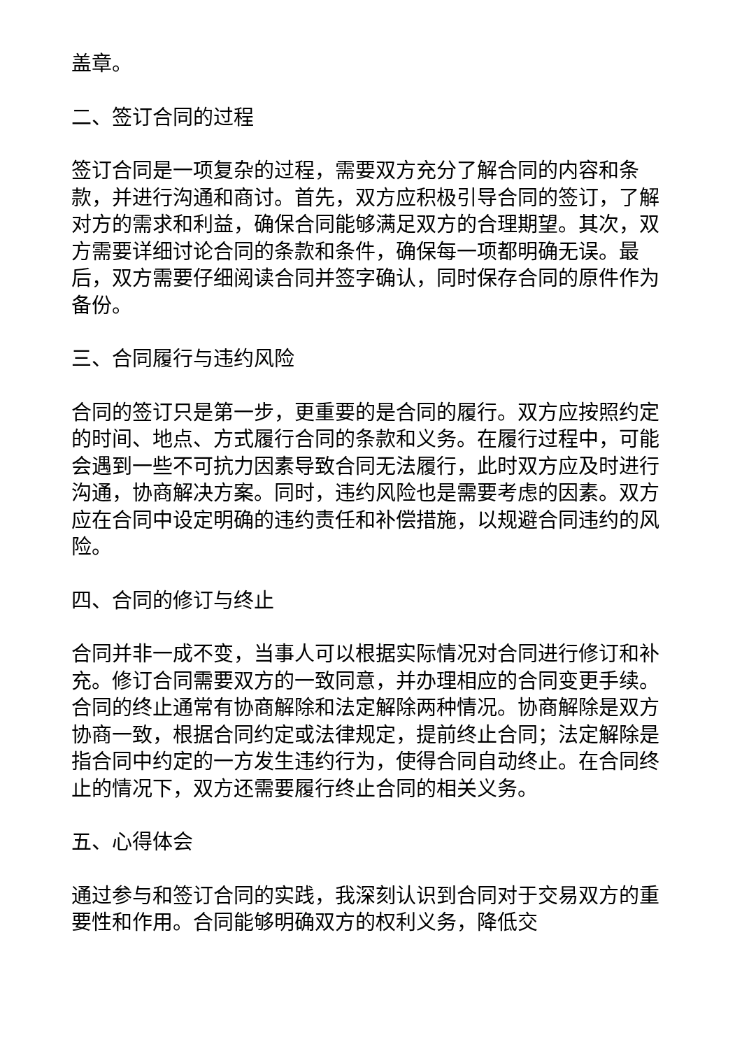盖章。
二、签订合同的过程
签订合同是一项复杂的过程，需要双方充分了解合同的内容和条款，并进行沟通和商讨。首先，双方应积极引导合同的签订，了解对方的需求和利益，确保合同能够满足双方的合理期望。其次，双方需要详细讨论合同的条款和条件，确保每一项都明确无误。最后，双方需要仔细阅读合同并签字确认，同时保存合同的原件作为备份。
三、合同履行与违约风险
合同的签订只是第一步，更重要的是合同的履行。双方应按照约定的时间、地点、方式履行合同的条款和义务。在履行过程中，可能会遇到一些不可抗力因素导致合同无法履行，此时双方应及时进行沟通，协商解决方案。同时，违约风险也是需要考虑的因素。双方应在合同中设定明确的违约责任和补偿措施，以规避合同违约的风险。
四、合同的修订与终止
合同并非一成不变，当事人可以根据实际情况对合同进行修订和补充。修订合同需要双方的一致同意，并办理相应的合同变更手续。合同的终止通常有协商解除和法定解除两种情况。协商解除是双方协商一致，根据合同约定或法律规定，提前终止合同；法定解除是指合同中约定的一方发生违约行为，使得合同自动终止。在合同终止的情况下，双方还需要履行终止合同的相关义务。
五、心得体会
通过参与和签订合同的实践，我深刻认识到合同对于交易双方的重要性和作用。合同能够明确双方的权利义务，降低交